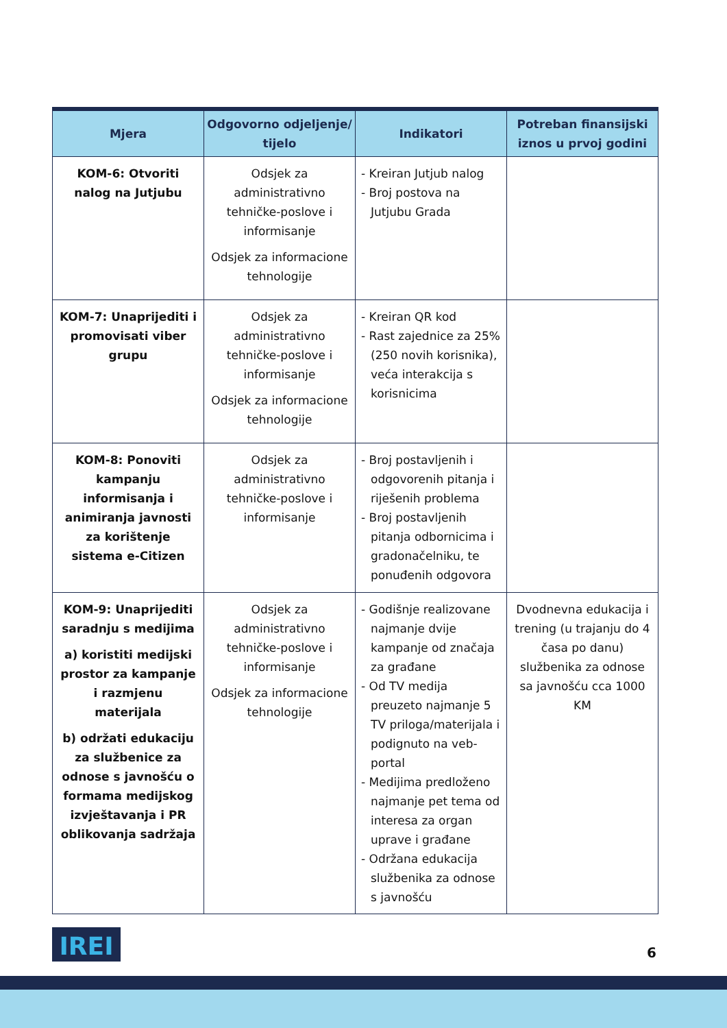| Mjera | Odgovorno odjeljenje/ tijelo | Indikatori | Potreban finansijski iznos u prvoj godini |
| --- | --- | --- | --- |
| KOM-6: Otvoriti nalog na Jutjubu | Odsjek za administrativno tehničke-poslove i informisanje Odsjek za informacione tehnologije | - Kreiran Jutjub nalog - Broj postova na Jutjubu Grada | |
| KOM-7: Unaprijediti i promovisati viber grupu | Odsjek za administrativno tehničke-poslove i informisanje Odsjek za informacione tehnologije | - Kreiran QR kod - Rast zajednice za 25% (250 novih korisnika), veća interakcija s korisnicima | |
| KOM-8: Ponoviti kampanju informisanja i animiranja javnosti za korištenje sistema e-Citizen | Odsjek za administrativno tehničke-poslove i informisanje | - Broj postavljenih i odgovorenih pitanja i riješenih problema - Broj postavljenih pitanja odbornicima i gradonačelniku, te ponuđenih odgovora | |
| KOM-9: Unaprijediti saradnju s medijima a) koristiti medijski prostor za kampanje i razmjenu materijala b) održati edukaciju za službenice za odnose s javnošću o formama medijskog izvještavanja i PR oblikovanja sadržaja | Odsjek za administrativno tehničke-poslove i informisanje Odsjek za informacione tehnologije | - Godišnje realizovane najmanje dvije kampanje od značaja za građane - Od TV medija preuzeto najmanje 5 TV priloga/materijala i podignuto na veb-portal - Medijima predloženo najmanje pet tema od interesa za organ uprave i građane - Održana edukacija službenika za odnose s javnošću | Dvodnevna edukacija i trening (u trajanju do 4 časa po danu) službenika za odnose sa javnošću cca 1000 KM |
IREI 6